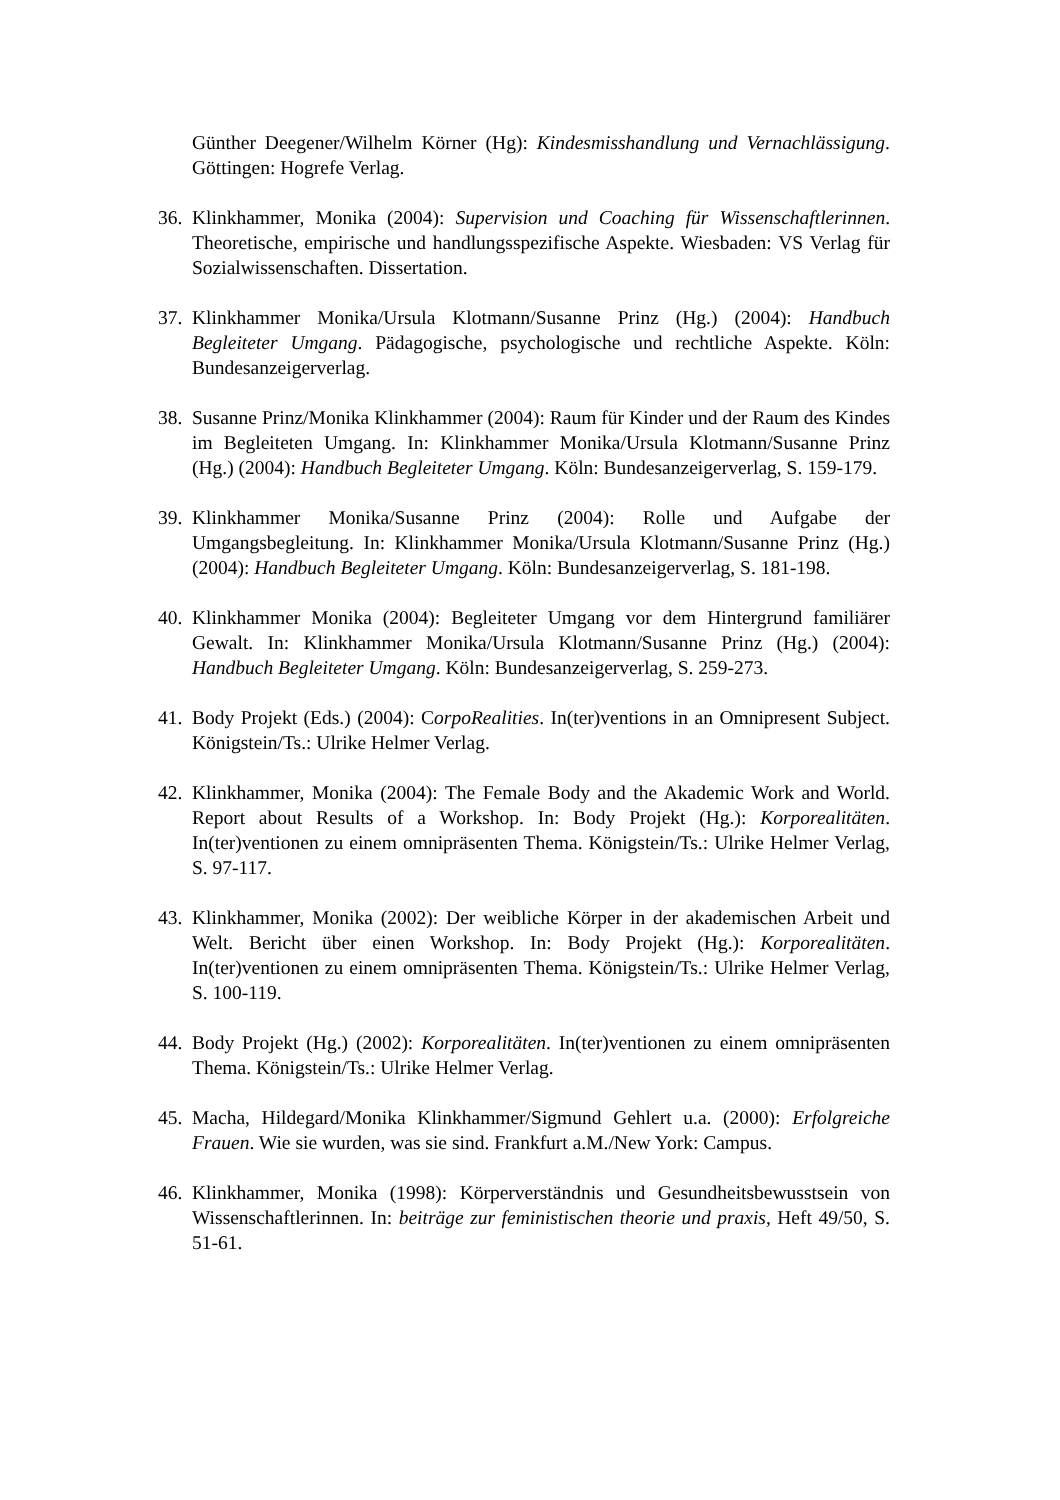Günther Deegener/Wilhelm Körner (Hg): Kindesmisshandlung und Vernachlässigung. Göttingen: Hogrefe Verlag.
36.
Klinkhammer, Monika (2004): Supervision und Coaching für Wissenschaftlerinnen. Theoretische, empirische und handlungsspezifische Aspekte. Wiesbaden: VS Verlag für Sozialwissenschaften. Dissertation.
37.
Klinkhammer Monika/Ursula Klotmann/Susanne Prinz (Hg.) (2004): Handbuch Begleiteter Umgang. Pädagogische, psychologische und rechtliche Aspekte. Köln: Bundesanzeigerverlag.
38.
Susanne Prinz/Monika Klinkhammer (2004): Raum für Kinder und der Raum des Kindes im Begleiteten Umgang. In: Klinkhammer Monika/Ursula Klotmann/Susanne Prinz (Hg.) (2004): Handbuch Begleiteter Umgang. Köln: Bundesanzeigerverlag, S. 159-179.
39.
Klinkhammer Monika/Susanne Prinz (2004): Rolle und Aufgabe der Umgangsbegleitung. In: Klinkhammer Monika/Ursula Klotmann/Susanne Prinz (Hg.) (2004): Handbuch Begleiteter Umgang. Köln: Bundesanzeigerverlag, S. 181-198.
40.
Klinkhammer Monika (2004): Begleiteter Umgang vor dem Hintergrund familiärer Gewalt. In: Klinkhammer Monika/Ursula Klotmann/Susanne Prinz (Hg.) (2004): Handbuch Begleiteter Umgang. Köln: Bundesanzeigerverlag, S. 259-273.
41.
Body Projekt (Eds.) (2004): CorpoRealities. In(ter)ventions in an Omnipresent Subject. Königstein/Ts.: Ulrike Helmer Verlag.
42.
Klinkhammer, Monika (2004): The Female Body and the Akademic Work and World. Report about Results of a Workshop. In: Body Projekt (Hg.): Korporealitäten. In(ter)ventionen zu einem omnipräsenten Thema. Königstein/Ts.: Ulrike Helmer Verlag, S. 97-117.
43.
Klinkhammer, Monika (2002): Der weibliche Körper in der akademischen Arbeit und Welt. Bericht über einen Workshop. In: Body Projekt (Hg.): Korporealitäten. In(ter)ventionen zu einem omnipräsenten Thema. Königstein/Ts.: Ulrike Helmer Verlag, S. 100-119.
44.
Body Projekt (Hg.) (2002): Korporealitäten. In(ter)ventionen zu einem omnipräsenten Thema. Königstein/Ts.: Ulrike Helmer Verlag.
45.
Macha, Hildegard/Monika Klinkhammer/Sigmund Gehlert u.a. (2000): Erfolgreiche Frauen. Wie sie wurden, was sie sind. Frankfurt a.M./New York: Campus.
46.
Klinkhammer, Monika (1998): Körperverständnis und Gesundheitsbewusstsein von Wissenschaftlerinnen. In: beiträge zur feministischen theorie und praxis, Heft 49/50, S. 51-61.